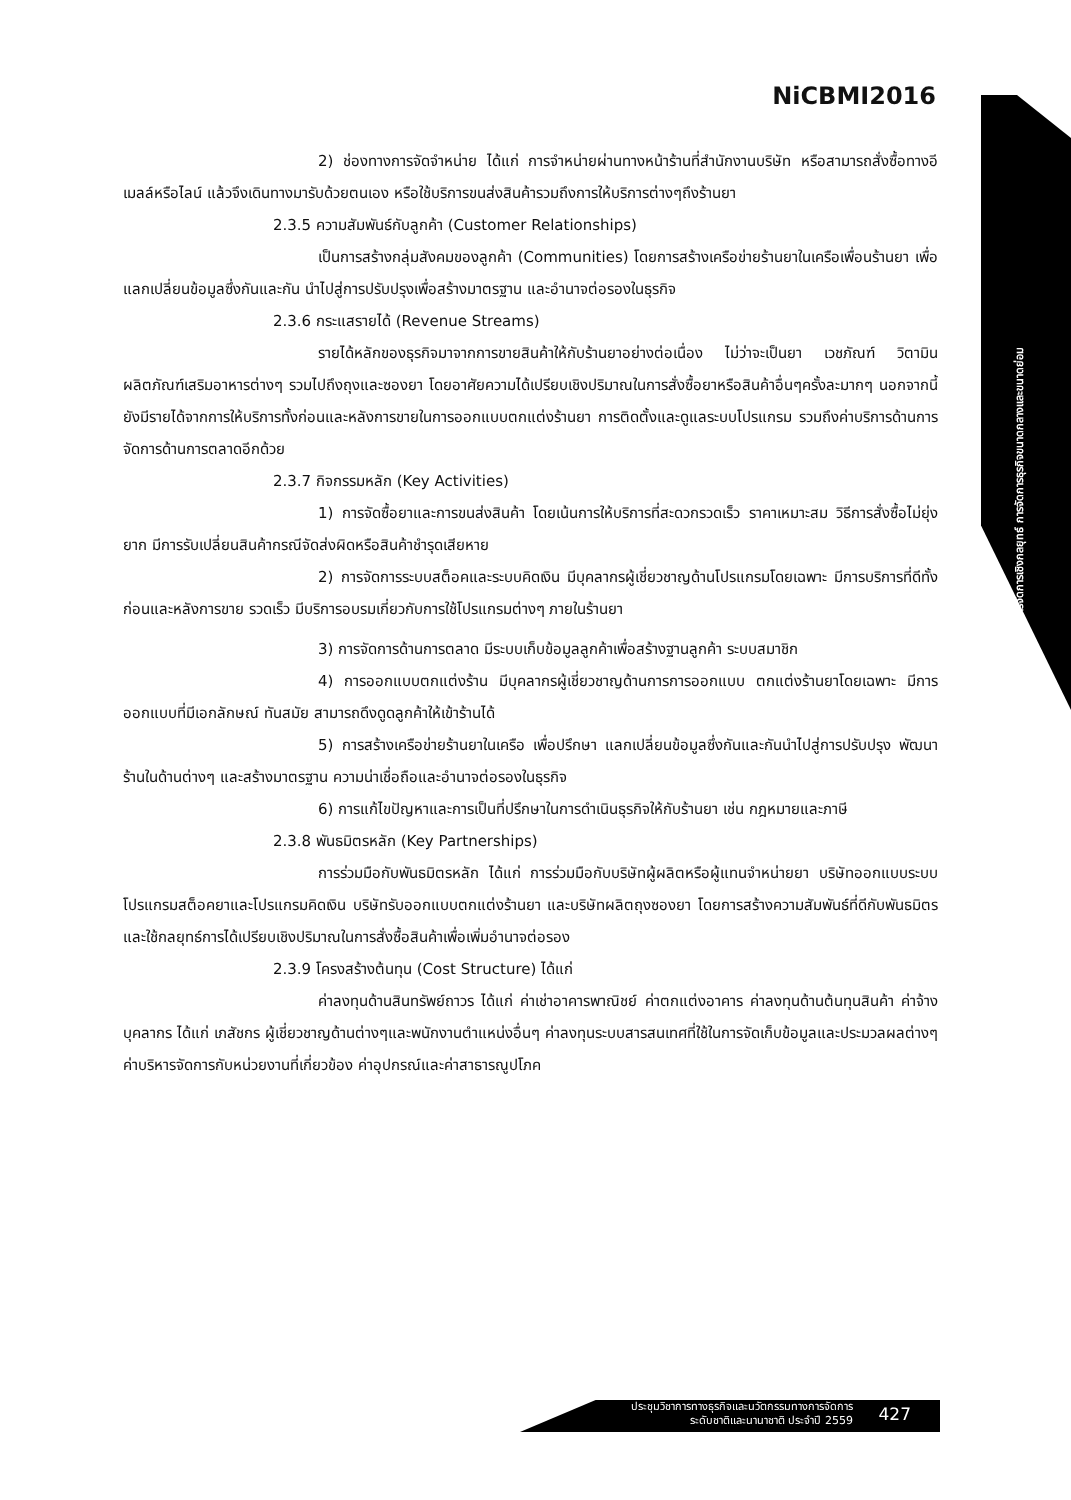NiCBMI2016
การจัดการเชิงกลยุทธ์ การจัดการธุรกิจขนาดกลางและขนาดย่อม
2) ช่องทางการจัดจำหน่าย ได้แก่ การจำหน่ายผ่านทางหน้าร้านที่สำนักงานบริษัท หรือสามารถสั่งซื้อทางอีเมลล์หรือไลน์ แล้วจึงเดินทางมารับด้วยตนเอง หรือใช้บริการขนส่งสินค้ารวมถึงการให้บริการต่างๆถึงร้านยา
2.3.5 ความสัมพันธ์กับลูกค้า (Customer Relationships)
เป็นการสร้างกลุ่มสังคมของลูกค้า (Communities) โดยการสร้างเครือข่ายร้านยาในเครือเพื่อนร้านยา เพื่อแลกเปลี่ยนข้อมูลซึ่งกันและกัน นำไปสู่การปรับปรุงเพื่อสร้างมาตรฐาน และอำนาจต่อรองในธุรกิจ
2.3.6 กระแสรายได้ (Revenue Streams)
รายได้หลักของธุรกิจมาจากการขายสินค้าให้กับร้านยาอย่างต่อเนื่อง ไม่ว่าจะเป็นยา เวชภัณฑ์ วิตามิน ผลิตภัณฑ์เสริมอาหารต่างๆ รวมไปถึงถุงและซองยา โดยอาศัยความได้เปรียบเชิงปริมาณในการสั่งซื้อยาหรือสินค้าอื่นๆครั้งละมากๆ นอกจากนี้ยังมีรายได้จากการให้บริการทั้งก่อนและหลังการขายในการออกแบบตกแต่งร้านยา การติดตั้งและดูแลระบบโปรแกรม รวมถึงค่าบริการด้านการจัดการด้านการตลาดอีกด้วย
2.3.7 กิจกรรมหลัก (Key Activities)
1) การจัดซื้อยาและการขนส่งสินค้า โดยเน้นการให้บริการที่สะดวกรวดเร็ว ราคาเหมาะสม วิธีการสั่งซื้อไม่ยุ่งยาก มีการรับเปลี่ยนสินค้ากรณีจัดส่งผิดหรือสินค้าชำรุดเสียหาย
2) การจัดการระบบสต็อคและระบบคิดเงิน มีบุคลากรผู้เชี่ยวชาญด้านโปรแกรมโดยเฉพาะ มีการบริการที่ดีทั้งก่อนและหลังการขาย รวดเร็ว มีบริการอบรมเกี่ยวกับการใช้โปรแกรมต่างๆ ภายในร้านยา
3) การจัดการด้านการตลาด มีระบบเก็บข้อมูลลูกค้าเพื่อสร้างฐานลูกค้า ระบบสมาชิก
4) การออกแบบตกแต่งร้าน มีบุคลากรผู้เชี่ยวชาญด้านการการออกแบบ ตกแต่งร้านยาโดยเฉพาะ มีการออกแบบที่มีเอกลักษณ์ ทันสมัย สามารถดึงดูดลูกค้าให้เข้าร้านได้
5) การสร้างเครือข่ายร้านยาในเครือ เพื่อปรึกษา แลกเปลี่ยนข้อมูลซึ่งกันและกันนำไปสู่การปรับปรุง พัฒนาร้านในด้านต่างๆ และสร้างมาตรฐาน ความน่าเชื่อถือและอำนาจต่อรองในธุรกิจ
6) การแก้ไขปัญหาและการเป็นที่ปรึกษาในการดำเนินธุรกิจให้กับร้านยา เช่น กฎหมายและภาษี
2.3.8 พันธมิตรหลัก (Key Partnerships)
การร่วมมือกับพันธมิตรหลัก ได้แก่ การร่วมมือกับบริษัทผู้ผลิตหรือผู้แทนจำหน่ายยา บริษัทออกแบบระบบโปรแกรมสต็อคยาและโปรแกรมคิดเงิน บริษัทรับออกแบบตกแต่งร้านยา และบริษัทผลิตถุงซองยา โดยการสร้างความสัมพันธ์ที่ดีกับพันธมิตร และใช้กลยุทธ์การได้เปรียบเชิงปริมาณในการสั่งซื้อสินค้าเพื่อเพิ่มอำนาจต่อรอง
2.3.9 โครงสร้างต้นทุน (Cost Structure) ได้แก่
ค่าลงทุนด้านสินทรัพย์ถาวร ได้แก่ ค่าเช่าอาคารพาณิชย์ ค่าตกแต่งอาคาร ค่าลงทุนด้านต้นทุนสินค้า ค่าจ้างบุคลากร ได้แก่ เภสัชกร ผู้เชี่ยวชาญด้านต่างๆและพนักงานตำแหน่งอื่นๆ ค่าลงทุนระบบสารสนเทศที่ใช้ในการจัดเก็บข้อมูลและประมวลผลต่างๆ ค่าบริหารจัดการกับหน่วยงานที่เกี่ยวข้อง ค่าอุปกรณ์และค่าสาธารณูปโภค
ประชุมวิชาการทางธุรกิจและนวัตกรรมทางการจัดการ
ระดับชาติและนานาชาติ ประจำปี 2559
427